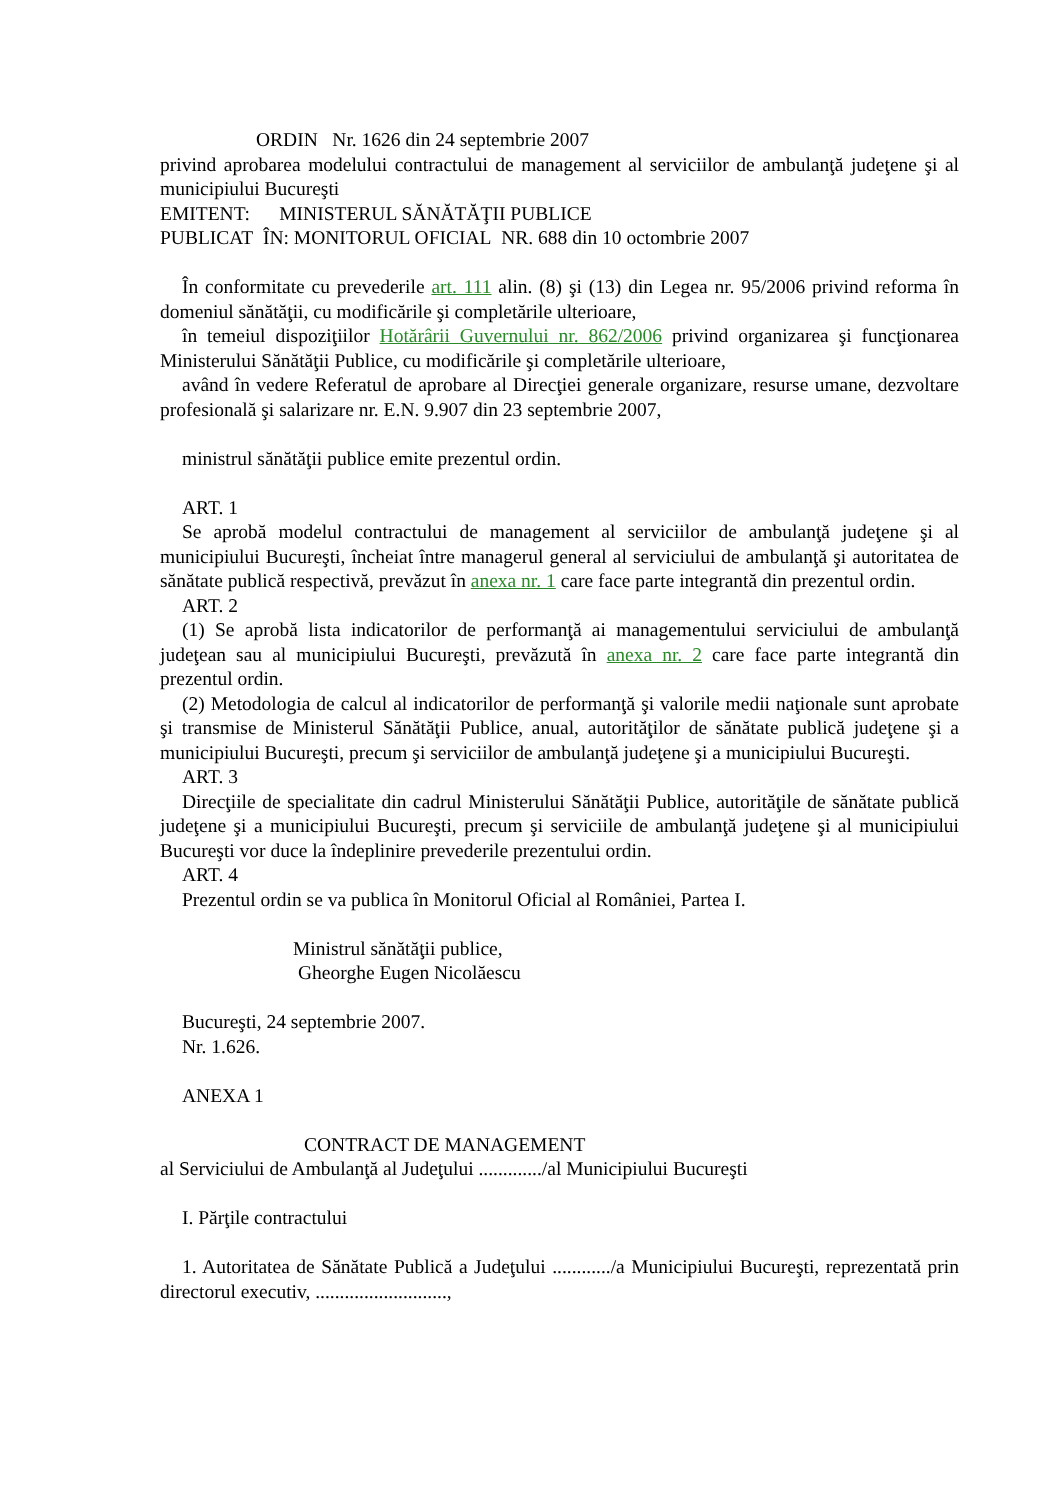ORDIN Nr. 1626 din 24 septembrie 2007
privind aprobarea modelului contractului de management al serviciilor de ambulanţă judeţene şi al municipiului Bucureşti
EMITENT: MINISTERUL SĂNĂTĂŢII PUBLICE
PUBLICAT ÎN: MONITORUL OFICIAL NR. 688 din 10 octombrie 2007
În conformitate cu prevederile art. 111 alin. (8) şi (13) din Legea nr. 95/2006 privind reforma în domeniul sănătăţii, cu modificările şi completările ulterioare,
în temeiul dispoziţiilor Hotărârii Guvernului nr. 862/2006 privind organizarea şi funcţionarea Ministerului Sănătăţii Publice, cu modificările şi completările ulterioare,
având în vedere Referatul de aprobare al Direcţiei generale organizare, resurse umane, dezvoltare profesională şi salarizare nr. E.N. 9.907 din 23 septembrie 2007,
ministrul sănătăţii publice emite prezentul ordin.
ART. 1
Se aprobă modelul contractului de management al serviciilor de ambulanţă judeţene şi al municipiului Bucureşti, încheiat între managerul general al serviciului de ambulanţă şi autoritatea de sănătate publică respectivă, prevăzut în anexa nr. 1 care face parte integrantă din prezentul ordin.
ART. 2
(1) Se aprobă lista indicatorilor de performanţă ai managementului serviciului de ambulanţă judeţean sau al municipiului Bucureşti, prevăzută în anexa nr. 2 care face parte integrantă din prezentul ordin.
(2) Metodologia de calcul al indicatorilor de performanţă şi valorile medii naţionale sunt aprobate şi transmise de Ministerul Sănătăţii Publice, anual, autorităţilor de sănătate publică judeţene şi a municipiului Bucureşti, precum şi serviciilor de ambulanţă judeţene şi a municipiului Bucureşti.
ART. 3
Direcţiile de specialitate din cadrul Ministerului Sănătăţii Publice, autorităţile de sănătate publică judeţene şi a municipiului Bucureşti, precum şi serviciile de ambulanţă judeţene şi al municipiului Bucureşti vor duce la îndeplinire prevederile prezentului ordin.
ART. 4
Prezentul ordin se va publica în Monitorul Oficial al României, Partea I.
Ministrul sănătăţii publice,
Gheorghe Eugen Nicolăescu
Bucureşti, 24 septembrie 2007.
Nr. 1.626.
ANEXA 1
CONTRACT DE MANAGEMENT
al Serviciului de Ambulanţă al Judeţului ............./al Municipiului Bucureşti
I. Părţile contractului
1. Autoritatea de Sănătate Publică a Judeţului ............/a Municipiului Bucureşti, reprezentată prin directorul executiv, ...........................,